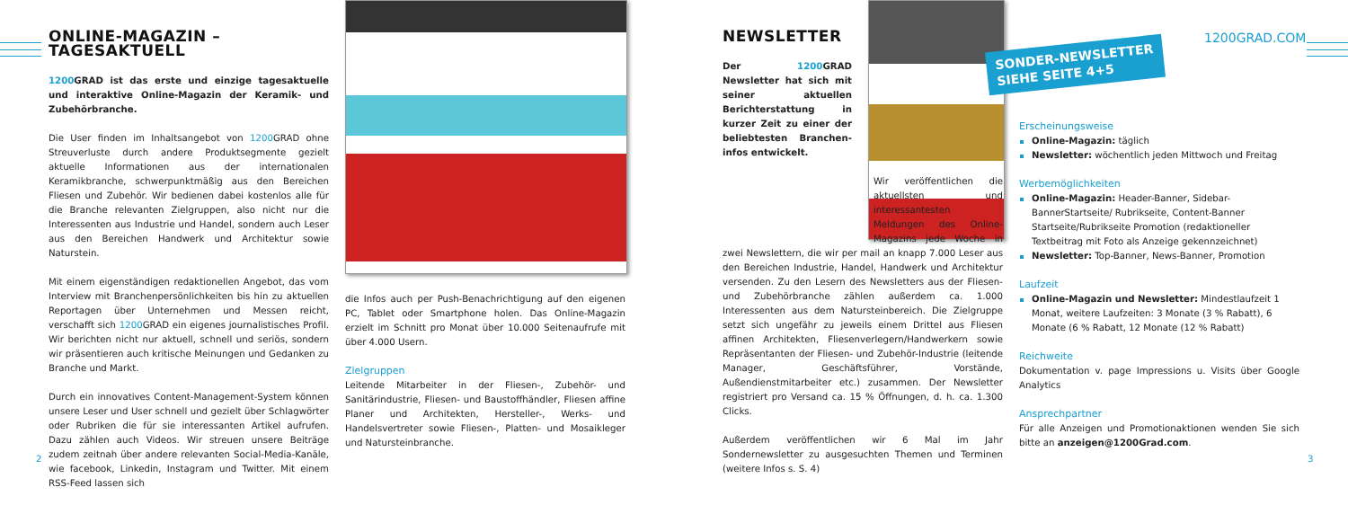SONDER-NEWSLETTER
SIEHE SEITE 4+5
ONLINE-MAGAZIN – TAGESAKTUELL
1200 GRAD ist das erste und einzige tagesaktuelle und interaktive Online-Magazin der Keramik- und Zubehörbranche.
Die User finden im Inhaltsangebot von 1200 GRAD ohne Streuverluste durch andere Produktsegmente gezielt aktuelle Informationen aus der internationalen Keramikbranche, schwerpunktmäßig aus den Bereichen Fliesen und Zubehör. Wir bedienen dabei kostenlos alle für die Branche relevanten Zielgruppen, also nicht nur die Interessenten aus Industrie und Handel, sondern auch Leser aus den Bereichen Handwerk und Architektur sowie Naturstein.
Mit einem eigenständigen redaktionellen Angebot, das vom Interview mit Branchenpersönlichkeiten bis hin zu aktuellen Reportagen über Unternehmen und Messen reicht, verschafft sich 1200 GRAD ein eigenes journalistisches Profil. Wir berichten nicht nur aktuell, schnell und seriös, sondern wir präsentieren auch kritische Meinungen und Gedanken zu Branche und Markt.
Durch ein innovatives Content-Management-System können unsere Leser und User schnell und gezielt über Schlagwörter oder Rubriken die für sie interessanten Artikel aufrufen. Dazu zählen auch Videos. Wir streuen unsere Beiträge zudem zeitnah über andere relevanten Social-Media-Kanäle, wie facebook, Linkedin, Instagram und Twitter. Mit einem RSS-Feed lassen sich
2
die Infos auch per Push-Benachrichtigung auf den eigenen PC, Tablet oder Smartphone holen. Das Online-Magazin erzielt im Schnitt pro Monat über 10.000 Seitenaufrufe mit über 4.000 Usern.
Zielgruppen
Leitende Mitarbeiter in der Fliesen-, Zubehör- und Sanitärindustrie, Fliesen- und Baustoffhändler, Fliesen affine Planer und Architekten, Hersteller-, Werks- und Handelsvertreter sowie Fliesen-, Platten- und Mosaikleger und Natursteinbranche.
NEWSLETTER
Der 1200 GRAD Newsletter hat sich mit seiner aktuellen Berichterstattung in kurzer Zeit zu einer der beliebtesten Branchen­infos entwickelt.
Wir veröffentlichen die aktuellsten und interessantesten Meldungen des Online-Magazins jede Woche in zwei Newslettern, die wir per mail an knapp 7.000 Leser aus den Bereichen Industrie, Handel, Handwerk und Architektur versenden. Zu den Lesern des Newsletters aus der Fliesen- und Zubehörbranche zählen außerdem ca. 1.000 Interessenten aus dem Natursteinbereich. Die Zielgruppe setzt sich ungefähr zu jeweils einem Drittel aus Fliesen affinen Architekten, Fliesenverlegern/Handwerkern sowie Repräsentanten der Fliesen- und Zubehör-Industrie (leitende Manager, Geschäftsführer, Vorstände, Außendienstmitarbeiter etc.) zusammen. Der Newsletter registriert pro Versand ca. 15 % Öffnungen, d. h. ca. 1.300 Clicks.
Außerdem veröffentlichen wir 6 Mal im Jahr Sondernewsletter zu ausgesuchten Themen und Terminen (weitere Infos s. S. 4)
1200GRAD.COM
Erscheinungsweise
Online-Magazin: täglich
Newsletter: wöchentlich jeden Mittwoch und Freitag
Werbemöglichkeiten
Online-Magazin: Header-Banner, Sidebar-BannerStartseite/ Rubrikseite, Content-Banner Startseite/Rubrikseite Promotion (redaktioneller Textbeitrag mit Foto als Anzeige gekennzeichnet)
Newsletter: Top-Banner, News-Banner, Promotion
Laufzeit
Online-Magazin und Newsletter: Mindestlaufzeit 1 Monat, weitere Laufzeiten: 3 Monate (3 % Rabatt), 6 Monate (6 % Rabatt, 12 Monate (12 % Rabatt)
Reichweite
Dokumentation v. page Impressions u. Visits über Google Analytics
Ansprechpartner
Für alle Anzeigen und Promotionaktionen wenden Sie sich bitte an anzeigen@1200Grad.com.
3